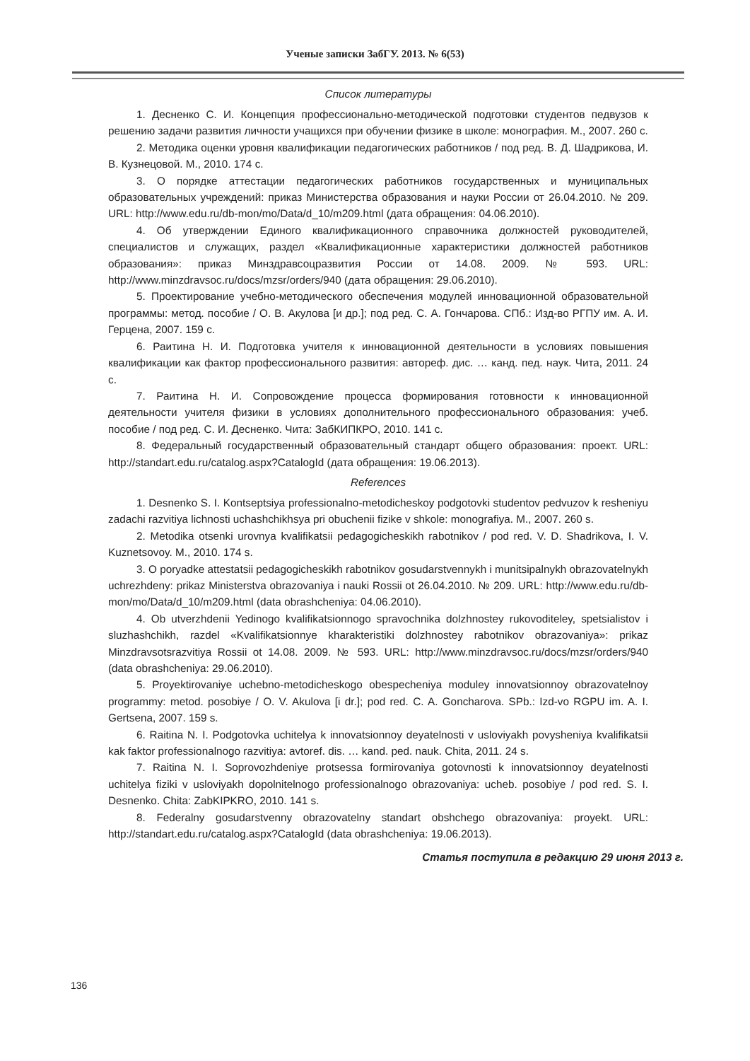Ученые записки ЗабГУ. 2013. № 6(53)
Список литературы
1. Десненко С. И. Концепция профессионально-методической подготовки студентов педвузов к решению задачи развития личности учащихся при обучении физике в школе: монография. М., 2007. 260 с.
2. Методика оценки уровня квалификации педагогических работников / под ред. В. Д. Шадрикова, И. В. Кузнецовой. М., 2010. 174 с.
3. О порядке аттестации педагогических работников государственных и муниципальных образовательных учреждений: приказ Министерства образования и науки России от 26.04.2010. № 209. URL: http://www.edu.ru/db-mon/mo/Data/d_10/m209.html (дата обращения: 04.06.2010).
4. Об утверждении Единого квалификационного справочника должностей руководителей, специалистов и служащих, раздел «Квалификационные характеристики должностей работников образования»: приказ Минздравсоцразвития России от 14.08. 2009. № 593. URL: http://www.minzdravsoc.ru/docs/mzsr/orders/940 (дата обращения: 29.06.2010).
5. Проектирование учебно-методического обеспечения модулей инновационной образовательной программы: метод. пособие / О. В. Акулова [и др.]; под ред. С. А. Гончарова. СПб.: Изд-во РГПУ им. А. И. Герцена, 2007. 159 с.
6. Раитина Н. И. Подготовка учителя к инновационной деятельности в условиях повышения квалификации как фактор профессионального развития: автореф. дис. … канд. пед. наук. Чита, 2011. 24 с.
7. Раитина Н. И. Сопровождение процесса формирования готовности к инновационной деятельности учителя физики в условиях дополнительного профессионального образования: учеб. пособие / под ред. С. И. Десненко. Чита: ЗабКИПКРО, 2010. 141 с.
8. Федеральный государственный образовательный стандарт общего образования: проект. URL: http://standart.edu.ru/catalog.aspx?CatalogId (дата обращения: 19.06.2013).
References
1. Desnenko S. I. Kontseptsiya professionalno-metodicheskoy podgotovki studentov pedvuzov k resheniyu zadachi razvitiya lichnosti uchashchikhsya pri obuchenii fizike v shkole: monografiya. M., 2007. 260 s.
2. Metodika otsenki urovnya kvalifikatsii pedagogicheskikh rabotnikov / pod red. V. D. Shadrikova, I. V. Kuznetsovoy. M., 2010. 174 s.
3. O poryadke attestatsii pedagogicheskikh rabotnikov gosudarstvennykh i munitsipalnykh obrazovatelnykh uchrezhdeny: prikaz Ministerstva obrazovaniya i nauki Rossii ot 26.04.2010. № 209. URL: http://www.edu.ru/db-mon/mo/Data/d_10/m209.html (data obrashcheniya: 04.06.2010).
4. Ob utverzhdenii Yedinogo kvalifikatsionnogo spravochnika dolzhnostey rukovoditeley, spetsialistov i sluzhashchikh, razdel «Kvalifikatsionnye kharakteristiki dolzhnostey rabotnikov obrazovaniya»: prikaz Minzdravsotsrazvitiya Rossii ot 14.08. 2009. № 593. URL: http://www.minzdravsoc.ru/docs/mzsr/orders/940 (data obrashcheniya: 29.06.2010).
5. Proyektirovaniye uchebno-metodicheskogo obespecheniya moduley innovatsionnoy obrazovatelnoy programmy: metod. posobiye / O. V. Akulova [i dr.]; pod red. C. A. Goncharova. SPb.: Izd-vo RGPU im. A. I. Gertsena, 2007. 159 s.
6. Raitina N. I. Podgotovka uchitelya k innovatsionnoy deyatelnosti v usloviyakh povysheniya kvalifikatsii kak faktor professionalnogo razvitiya: avtoref. dis. … kand. ped. nauk. Chita, 2011. 24 s.
7. Raitina N. I. Soprovozhdeniye protsessa formirovaniya gotovnosti k innovatsionnoy deyatelnosti uchitelya fiziki v usloviyakh dopolnitelnogo professionalnogo obrazovaniya: ucheb. posobiye / pod red. S. I. Desnenko. Chita: ZabKIPKRO, 2010. 141 s.
8. Federalny gosudarstvenny obrazovatelny standart obshchego obrazovaniya: proyekt. URL: http://standart.edu.ru/catalog.aspx?CatalogId (data obrashcheniya: 19.06.2013).
Статья поступила в редакцию 29 июня 2013 г.
136